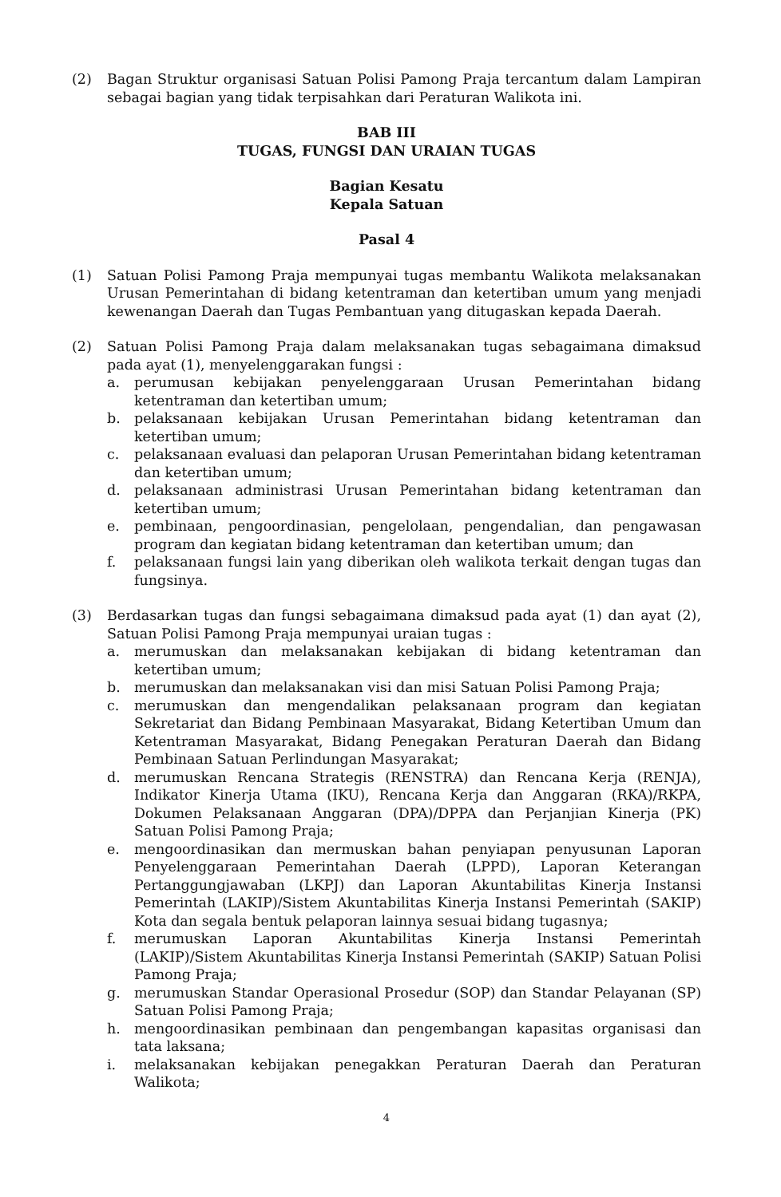(2) Bagan Struktur organisasi Satuan Polisi Pamong Praja tercantum dalam Lampiran sebagai bagian yang tidak terpisahkan dari Peraturan Walikota ini.
BAB III
TUGAS, FUNGSI DAN URAIAN TUGAS
Bagian Kesatu
Kepala Satuan
Pasal 4
(1) Satuan Polisi Pamong Praja mempunyai tugas membantu Walikota melaksanakan Urusan Pemerintahan di bidang ketentraman dan ketertiban umum yang menjadi kewenangan Daerah dan Tugas Pembantuan yang ditugaskan kepada Daerah.
(2) Satuan Polisi Pamong Praja dalam melaksanakan tugas sebagaimana dimaksud pada ayat (1), menyelenggarakan fungsi :
a. perumusan kebijakan penyelenggaraan Urusan Pemerintahan bidang ketentraman dan ketertiban umum;
b. pelaksanaan kebijakan Urusan Pemerintahan bidang ketentraman dan ketertiban umum;
c. pelaksanaan evaluasi dan pelaporan Urusan Pemerintahan bidang ketentraman dan ketertiban umum;
d. pelaksanaan administrasi Urusan Pemerintahan bidang ketentraman dan ketertiban umum;
e. pembinaan, pengoordinasian, pengelolaan, pengendalian, dan pengawasan program dan kegiatan bidang ketentraman dan ketertiban umum; dan
f. pelaksanaan fungsi lain yang diberikan oleh walikota terkait dengan tugas dan fungsinya.
(3) Berdasarkan tugas dan fungsi sebagaimana dimaksud pada ayat (1) dan ayat (2), Satuan Polisi Pamong Praja mempunyai uraian tugas :
a. merumuskan dan melaksanakan kebijakan di bidang ketentraman dan ketertiban umum;
b. merumuskan dan melaksanakan visi dan misi Satuan Polisi Pamong Praja;
c. merumuskan dan mengendalikan pelaksanaan program dan kegiatan Sekretariat dan Bidang Pembinaan Masyarakat, Bidang Ketertiban Umum dan Ketentraman Masyarakat, Bidang Penegakan Peraturan Daerah dan Bidang Pembinaan Satuan Perlindungan Masyarakat;
d. merumuskan Rencana Strategis (RENSTRA) dan Rencana Kerja (RENJA), Indikator Kinerja Utama (IKU), Rencana Kerja dan Anggaran (RKA)/RKPA, Dokumen Pelaksanaan Anggaran (DPA)/DPPA dan Perjanjian Kinerja (PK) Satuan Polisi Pamong Praja;
e. mengoordinasikan dan mermuskan bahan penyiapan penyusunan Laporan Penyelenggaraan Pemerintahan Daerah (LPPD), Laporan Keterangan Pertanggungjawaban (LKPJ) dan Laporan Akuntabilitas Kinerja Instansi Pemerintah (LAKIP)/Sistem Akuntabilitas Kinerja Instansi Pemerintah (SAKIP) Kota dan segala bentuk pelaporan lainnya sesuai bidang tugasnya;
f. merumuskan Laporan Akuntabilitas Kinerja Instansi Pemerintah (LAKIP)/Sistem Akuntabilitas Kinerja Instansi Pemerintah (SAKIP) Satuan Polisi Pamong Praja;
g. merumuskan Standar Operasional Prosedur (SOP) dan Standar Pelayanan (SP) Satuan Polisi Pamong Praja;
h. mengoordinasikan pembinaan dan pengembangan kapasitas organisasi dan tata laksana;
i. melaksanakan kebijakan penegakkan Peraturan Daerah dan Peraturan Walikota;
4